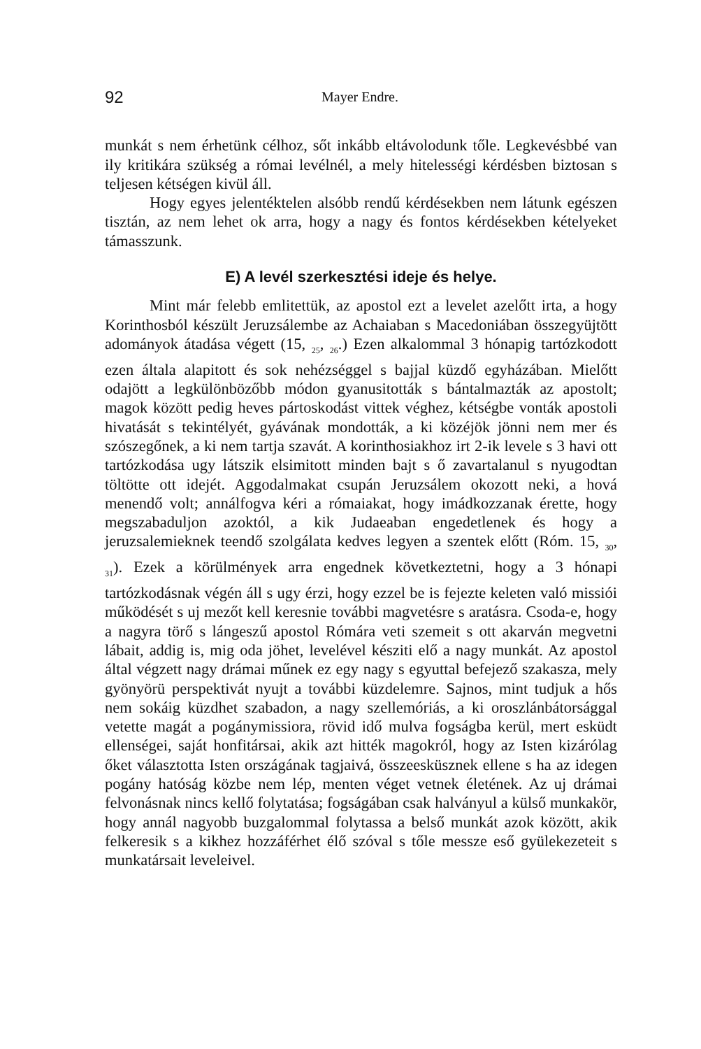92 Mayer Endre.
munkát s nem érhetünk célhoz, sőt inkább eltávolodunk tőle. Legkevésbbé van ily kritikára szükség a római levélnél, a mely hitelességi kérdésben biztosan s teljesen kétségen kivül áll.
Hogy egyes jelentéktelen alsóbb rendű kérdésekben nem látunk egészen tisztán, az nem lehet ok arra, hogy a nagy és fontos kérdésekben kételyeket támasszunk.
E) A levél szerkesztési ideje és helye.
Mint már felebb emlitettük, az apostol ezt a levelet azelőtt irta, a hogy Korinthosból készült Jeruzsálembe az Achaiaban s Macedoniában összegyüjtött adományok átadása végett (15, <sub>25</sub>, <sub>26</sub>.) Ezen alkalommal 3 hónapig tartózkodott ezen általa alapitott és sok nehézséggel s bajjal küzdő egyházában. Mielőtt odajött a legkülönbözőbb módon gyanusitották s bántalmazták az apostolt; magok között pedig heves pártoskodást vittek véghez, kétségbe vonták apostoli hivatását s tekintélyét, gyávának mondották, a ki közéjök jönni nem mer és szószegőnek, a ki nem tartja szavát. A korinthosiakhoz irt 2-ik levele s 3 havi ott tartózkodása ugy látszik elsimitott minden bajt s ő zavartalanul s nyugodtan töltötte ott idejét. Aggodalmakat csupán Jeruzsálem okozott neki, a hová menendő volt; annálfogva kéri a rómaiakat, hogy imádkozzanak érette, hogy megszabaduljon azoktól, a kik Judaeaban engedetlenek és hogy a jeruzsalemieknek teendő szolgálata kedves legyen a szentek előtt (Róm. 15, <sub>30</sub>, <sub>31</sub>). Ezek a körülmények arra engednek következtetni, hogy a 3 hónapi tartózkodásnak végén áll s ugy érzi, hogy ezzel be is fejezte keleten való missiói működését s uj mezőt kell keresnie további magvetésre s aratásra. Csoda-e, hogy a nagyra törő s lángeszű apostol Rómára veti szemeit s ott akarván megvetni lábait, addig is, mig oda jöhet, levelével késziti elő a nagy munkát. Az apostol által végzett nagy drámai műnek ez egy nagy s egyuttal befejező szakasza, mely gyönyörü perspektivát nyujt a további küzdelemre. Sajnos, mint tudjuk a hős nem sokáig küzdhet szabadon, a nagy szellemóriás, a ki oroszlánbátorsággal vetette magát a pogánymissiora, rövid idő mulva fogságba kerül, mert esküdt ellenségei, saját honfitársai, akik azt hitték magokról, hogy az Isten kizárólag őket választotta Isten országának tagjaivá, összeesküsznek ellene s ha az idegen pogány hatóság közbe nem lép, menten véget vetnek életének. Az uj drámai felvonásnak nincs kellő folytatása; fogságában csak halványul a külső munkakör, hogy annál nagyobb buzgalommal folytassa a belső munkát azok között, akik felkeresik s a kikhez hozzáférhet élő szóval s tőle messze eső gyülekezeteit s munkatársait leveleivel.